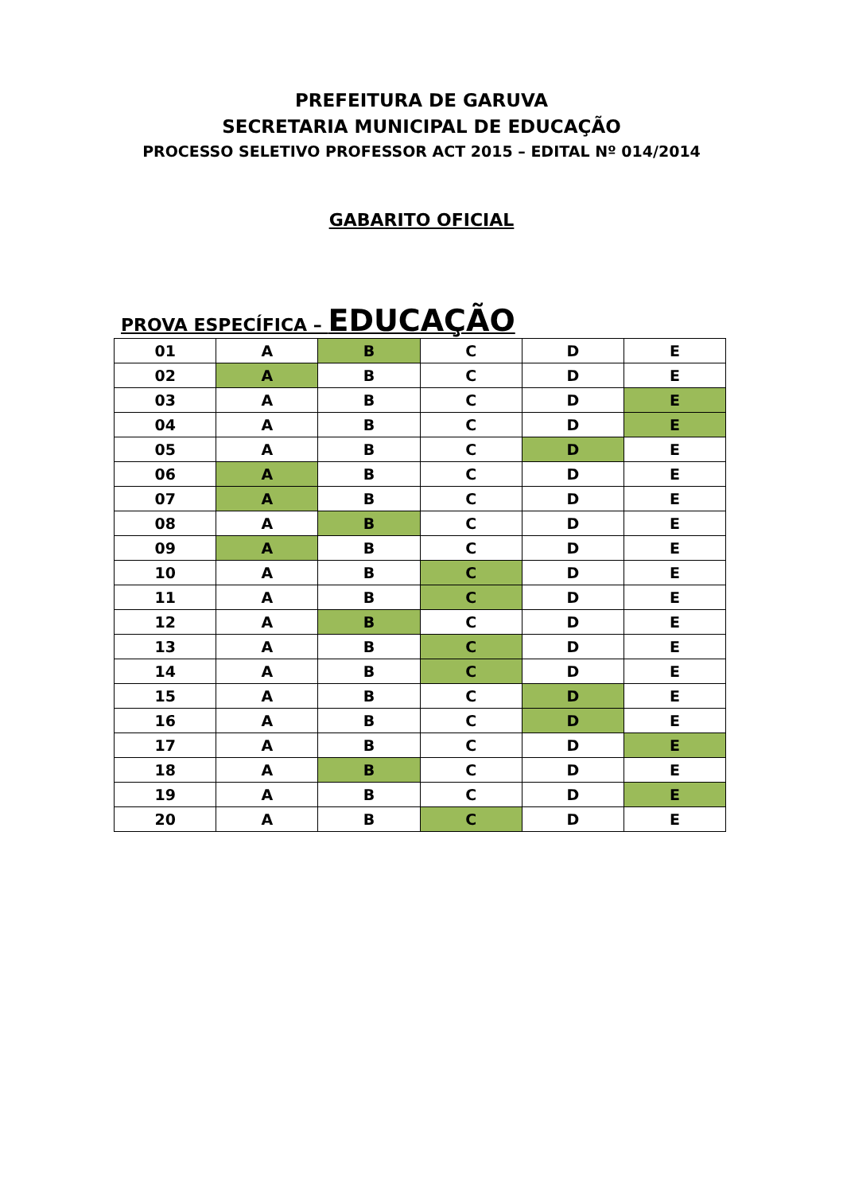PREFEITURA DE GARUVA
SECRETARIA MUNICIPAL DE EDUCAÇÃO
PROCESSO SELETIVO PROFESSOR ACT 2015 – EDITAL Nº 014/2014
GABARITO OFICIAL
PROVA ESPECÍFICA – EDUCAÇÃO
| 01 | A | B | C | D | E |
| 02 | A | B | C | D | E |
| 03 | A | B | C | D | E |
| 04 | A | B | C | D | E |
| 05 | A | B | C | D | E |
| 06 | A | B | C | D | E |
| 07 | A | B | C | D | E |
| 08 | A | B | C | D | E |
| 09 | A | B | C | D | E |
| 10 | A | B | C | D | E |
| 11 | A | B | C | D | E |
| 12 | A | B | C | D | E |
| 13 | A | B | C | D | E |
| 14 | A | B | C | D | E |
| 15 | A | B | C | D | E |
| 16 | A | B | C | D | E |
| 17 | A | B | C | D | E |
| 18 | A | B | C | D | E |
| 19 | A | B | C | D | E |
| 20 | A | B | C | D | E |